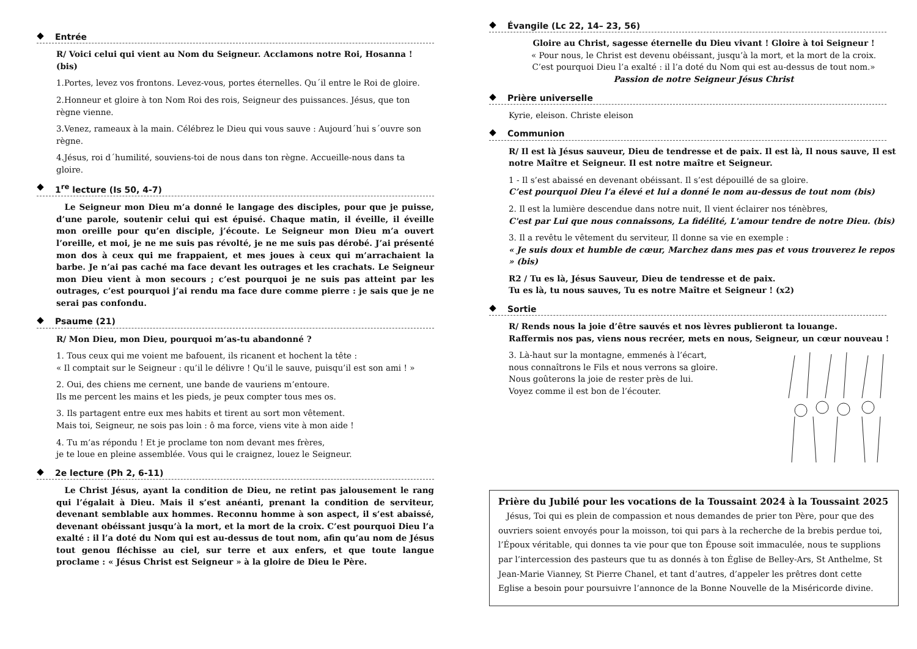Entrée
R/ Voici celui qui vient au Nom du Seigneur. Acclamons notre Roi, Hosanna ! (bis)
1.Portes, levez vos frontons. Levez-vous, portes éternelles. Qu´il entre le Roi de gloire.
2.Honneur et gloire à ton Nom Roi des rois, Seigneur des puissances. Jésus, que ton règne vienne.
3.Venez, rameaux à la main. Célébrez le Dieu qui vous sauve : Aujourd´hui s´ouvre son règne.
4.Jésus, roi d´humilité, souviens-toi de nous dans ton règne. Accueille-nous dans ta gloire.
1<sup>re</sup> lecture (Is 50, 4-7)
 Le Seigneur mon Dieu m’a donné le langage des disciples, pour que je puisse, d’une parole, soutenir celui qui est épuisé. Chaque matin, il éveille, il éveille mon oreille pour qu’en disciple, j’écoute. Le Seigneur mon Dieu m’a ouvert l’oreille, et moi, je ne me suis pas révolté, je ne me suis pas dérobé. J’ai présenté mon dos à ceux qui me frappaient, et mes joues à ceux qui m’arrachaient la barbe. Je n’ai pas caché ma face devant les outrages et les crachats. Le Seigneur mon Dieu vient à mon secours ; c’est pourquoi je ne suis pas atteint par les outrages, c’est pourquoi j’ai rendu ma face dure comme pierre : je sais que je ne serai pas confondu.
Psaume (21)
R/ Mon Dieu, mon Dieu, pourquoi m’as-tu abandonné ?
1. Tous ceux qui me voient me bafouent, ils ricanent et hochent la tête :
« Il comptait sur le Seigneur : qu’il le délivre ! Qu’il le sauve, puisqu’il est son ami ! »
2. Oui, des chiens me cernent, une bande de vauriens m’entoure.
Ils me percent les mains et les pieds, je peux compter tous mes os.
3. Ils partagent entre eux mes habits et tirent au sort mon vêtement.
Mais toi, Seigneur, ne sois pas loin : ô ma force, viens vite à mon aide !
4. Tu m’as répondu ! Et je proclame ton nom devant mes frères,
je te loue en pleine assemblée. Vous qui le craignez, louez le Seigneur.
2e lecture (Ph 2, 6-11)
 Le Christ Jésus, ayant la condition de Dieu, ne retint pas jalousement le rang qui l’égalait à Dieu. Mais il s’est anéanti, prenant la condition de serviteur, devenant semblable aux hommes. Reconnu homme à son aspect, il s’est abaissé, devenant obéissant jusqu’à la mort, et la mort de la croix. C’est pourquoi Dieu l’a exalté : il l’a doté du Nom qui est au-dessus de tout nom, afin qu’au nom de Jésus tout genou fléchisse au ciel, sur terre et aux enfers, et que toute langue proclame : « Jésus Christ est Seigneur » à la gloire de Dieu le Père.
Évangile (Lc 22, 14– 23, 56)
Gloire au Christ, sagesse éternelle du Dieu vivant ! Gloire à toi Seigneur !
« Pour nous, le Christ est devenu obéissant, jusqu’à la mort, et la mort de la croix.
C’est pourquoi Dieu l’a exalté : il l’a doté du Nom qui est au-dessus de tout nom.»
Passion de notre Seigneur Jésus Christ
Prière universelle
Kyrie, eleison. Christe eleison
Communion
R/ Il est là Jésus sauveur, Dieu de tendresse et de paix. Il est là, Il nous sauve, Il est notre Maître et Seigneur. Il est notre maître et Seigneur.
1 - Il s’est abaissé en devenant obéissant. Il s’est dépouillé de sa gloire.
C’est pourquoi Dieu l’a élevé et lui a donné le nom au-dessus de tout nom (bis)
2. Il est la lumière descendue dans notre nuit, Il vient éclairer nos ténèbres,
C'est par Lui que nous connaissons, La fidélité, L'amour tendre de notre Dieu. (bis)
3. Il a revêtu le vêtement du serviteur, Il donne sa vie en exemple :
« Je suis doux et humble de cœur, Marchez dans mes pas et vous trouverez le repos » (bis)
R2 / Tu es là, Jésus Sauveur, Dieu de tendresse et de paix.
Tu es là, tu nous sauves, Tu es notre Maître et Seigneur ! (x2)
Sortie
R/ Rends nous la joie d’être sauvés et nos lèvres publieront ta louange.
Raffermis nos pas, viens nous recréer, mets en nous, Seigneur, un cœur nouveau !
3. Là-haut sur la montagne, emmenés à l’écart,
nous connaîtrons le Fils et nous verrons sa gloire.
Nous goûterons la joie de rester près de lui.
Voyez comme il est bon de l’écouter.
Prière du Jubilé pour les vocations de la Toussaint 2024 à la Toussaint 2025
 Jésus, Toi qui es plein de compassion et nous demandes de prier ton Père, pour que des ouvriers soient envoyés pour la moisson, toi qui pars à la recherche de la brebis perdue toi, l’Époux véritable, qui donnes ta vie pour que ton Épouse soit immaculée, nous te supplions par l’intercession des pasteurs que tu as donnés à ton Église de Belley-Ars, St Anthelme, St Jean-Marie Vianney, St Pierre Chanel, et tant d’autres, d’appeler les prêtres dont cette Eglise a besoin pour poursuivre l’annonce de la Bonne Nouvelle de la Miséricorde divine.